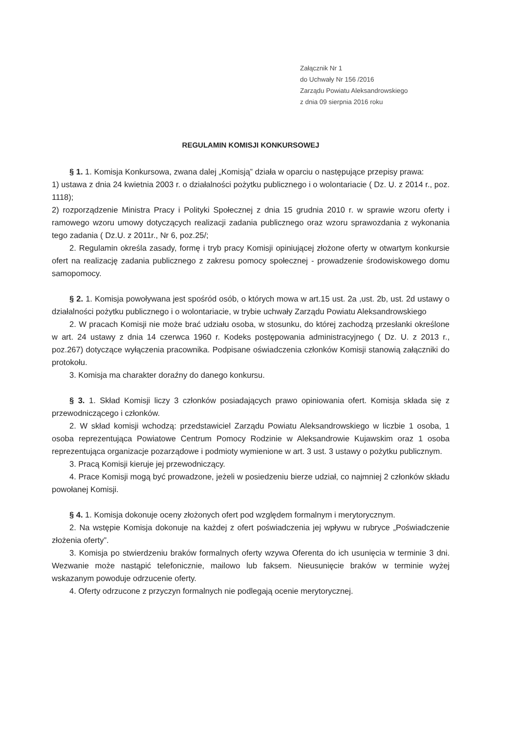Załącznik Nr 1
do Uchwały Nr 156 /2016
Zarządu Powiatu Aleksandrowskiego
z dnia 09 sierpnia 2016 roku
REGULAMIN KOMISJI KONKURSOWEJ
§ 1. 1. Komisja Konkursowa, zwana dalej „Komisją” działa w oparciu o następujące przepisy prawa:
1) ustawa z dnia 24 kwietnia 2003 r. o działalności pożytku publicznego i o wolontariacie ( Dz. U. z 2014 r., poz. 1118);
2) rozporządzenie Ministra Pracy i Polityki Społecznej z dnia 15 grudnia 2010 r. w sprawie wzoru oferty i ramowego wzoru umowy dotyczących realizacji zadania publicznego oraz wzoru sprawozdania z wykonania tego zadania ( Dz.U. z 2011r., Nr 6, poz.25/;
2. Regulamin określa zasady, formę i tryb pracy Komisji opiniującej złożone oferty w otwartym konkursie ofert na realizację zadania publicznego z zakresu pomocy społecznej - prowadzenie środowiskowego domu samopomocy.
§ 2. 1. Komisja powoływana jest spośród osób, o których mowa w art.15 ust. 2a ,ust. 2b, ust. 2d ustawy o działalności pożytku publicznego i o wolontariacie, w trybie uchwały Zarządu Powiatu Aleksandrowskiego
2. W pracach Komisji nie może brać udziału osoba, w stosunku, do której zachodzą przesłanki określone w art. 24 ustawy z dnia 14 czerwca 1960 r. Kodeks postępowania administracyjnego ( Dz. U. z 2013 r., poz.267) dotyczące wyłączenia pracownika. Podpisane oświadczenia członków Komisji stanowią załączniki do protokołu.
3. Komisja ma charakter doraźny do danego konkursu.
§ 3. 1. Skład Komisji liczy 3 członków posiadających prawo opiniowania ofert. Komisja składa się z przewodniczącego i członków.
2. W skład komisji wchodzą: przedstawiciel Zarządu Powiatu Aleksandrowskiego w liczbie 1 osoba, 1 osoba reprezentująca Powiatowe Centrum Pomocy Rodzinie w Aleksandrowie Kujawskim oraz 1 osoba reprezentująca organizacje pozarządowe i podmioty wymienione w art. 3 ust. 3 ustawy o pożytku publicznym.
3. Pracą Komisji kieruje jej przewodniczący.
4. Prace Komisji mogą być prowadzone, jeżeli w posiedzeniu bierze udział, co najmniej 2 członków składu powołanej Komisji.
§ 4. 1. Komisja dokonuje oceny złożonych ofert pod względem formalnym i merytorycznym.
2. Na wstępie Komisja dokonuje na każdej z ofert poświadczenia jej wpływu w rubryce „Poświadczenie złożenia oferty”.
3. Komisja po stwierdzeniu braków formalnych oferty wzywa Oferenta do ich usunięcia w terminie 3 dni. Wezwanie może nastąpić telefonicznie, mailowo lub faksem. Nieusunięcie braków w terminie wyżej wskazanym powoduje odrzucenie oferty.
4. Oferty odrzucone z przyczyn formalnych nie podlegają ocenie merytorycznej.